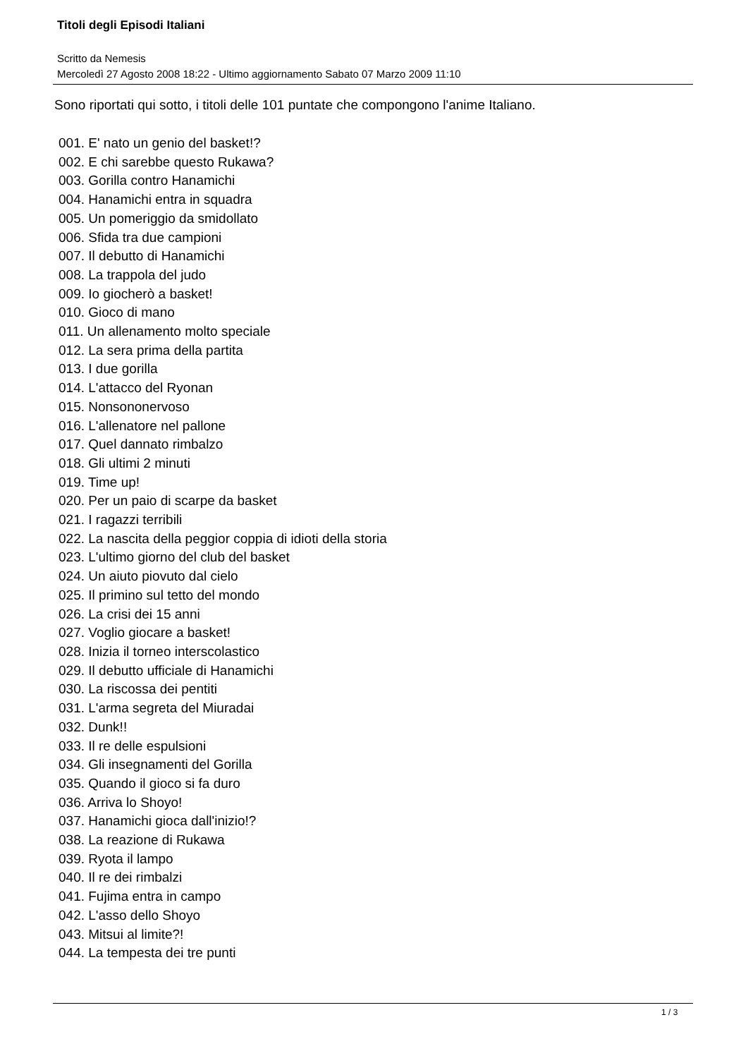Titoli degli Episodi Italiani
Scritto da Nemesis
Mercoledì 27 Agosto 2008 18:22 - Ultimo aggiornamento Sabato 07 Marzo 2009 11:10
Sono riportati qui sotto, i titoli delle 101 puntate che compongono l'anime Italiano.
001. E' nato un genio del basket!?
002. E chi sarebbe questo Rukawa?
003. Gorilla contro Hanamichi
004. Hanamichi entra in squadra
005. Un pomeriggio da smidollato
006. Sfida tra due campioni
007. Il debutto di Hanamichi
008. La trappola del judo
009. Io giocherò a basket!
010. Gioco di mano
011. Un allenamento molto speciale
012. La sera prima della partita
013. I due gorilla
014. L'attacco del Ryonan
015. Nonsononervoso
016. L'allenatore nel pallone
017. Quel dannato rimbalzo
018. Gli ultimi 2 minuti
019. Time up!
020. Per un paio di scarpe da basket
021. I ragazzi terribili
022. La nascita della peggior coppia di idioti della storia
023. L'ultimo giorno del club del basket
024. Un aiuto piovuto dal cielo
025. Il primino sul tetto del mondo
026. La crisi dei 15 anni
027. Voglio giocare a basket!
028. Inizia il torneo interscolastico
029. Il debutto ufficiale di Hanamichi
030. La riscossa dei pentiti
031. L'arma segreta del Miuradai
032. Dunk!!
033. Il re delle espulsioni
034. Gli insegnamenti del Gorilla
035. Quando il gioco si fa duro
036. Arriva lo Shoyo!
037. Hanamichi gioca dall'inizio!?
038. La reazione di Rukawa
039. Ryota il lampo
040. Il re dei rimbalzi
041. Fujima entra in campo
042. L'asso dello Shoyo
043. Mitsui al limite?!
044. La tempesta dei tre punti
1 / 3